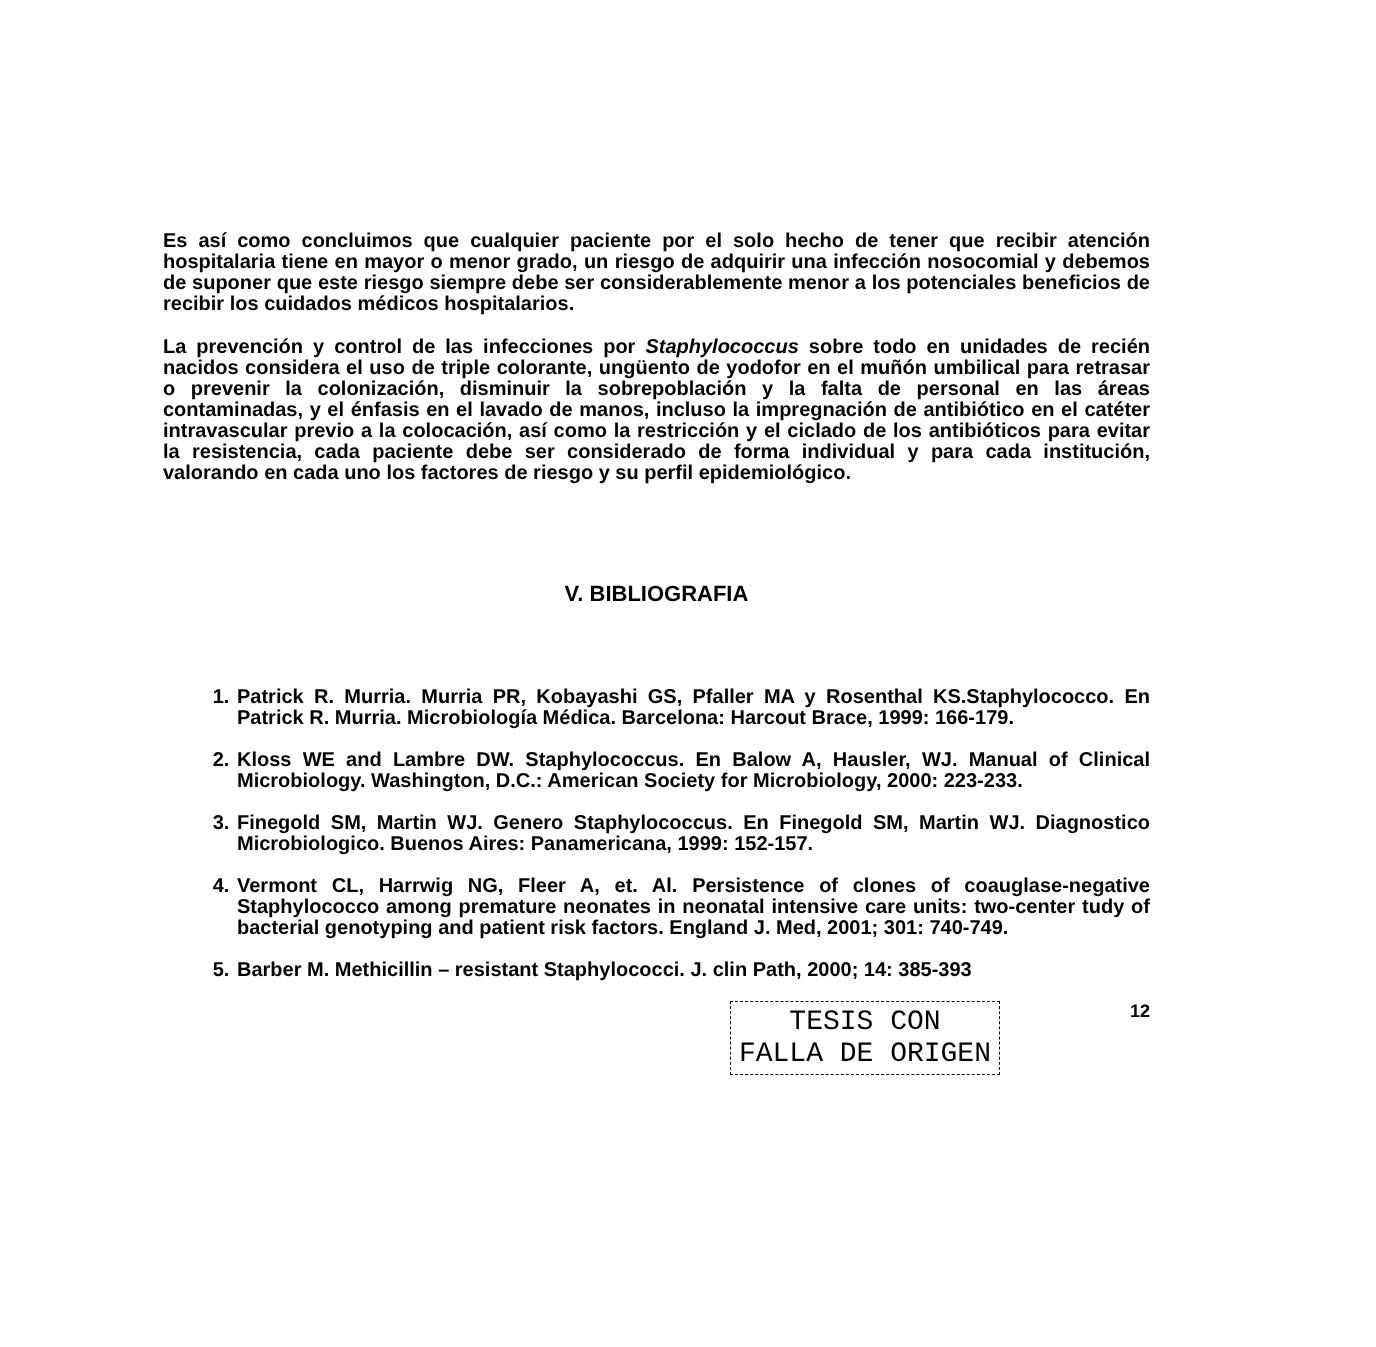Es así como concluimos que cualquier paciente por el solo hecho de tener que recibir atención hospitalaria tiene en mayor o menor grado, un riesgo de adquirir una infección nosocomial y debemos de suponer que este riesgo siempre debe ser considerablemente menor a los potenciales beneficios de recibir los cuidados médicos hospitalarios.
La prevención y control de las infecciones por Staphylococcus sobre todo en unidades de recién nacidos considera el uso de triple colorante, ungüento de yodofor en el muñón umbilical para retrasar o prevenir la colonización, disminuir la sobrepoblación y la falta de personal en las áreas contaminadas, y el énfasis en el lavado de manos, incluso la impregnación de antibiótico en el catéter intravascular previo a la colocación, así como la restricción y el ciclado de los antibióticos para evitar la resistencia, cada paciente debe ser considerado de forma individual y para cada institución, valorando en cada uno los factores de riesgo y su perfil epidemiológico.
V. BIBLIOGRAFIA
1. Patrick R. Murria. Murria PR, Kobayashi GS, Pfaller MA y Rosenthal KS.Staphylococco. En Patrick R. Murria. Microbiología Médica. Barcelona: Harcout Brace, 1999: 166-179.
2. Kloss WE and Lambre DW. Staphylococcus. En Balow A, Hausler, WJ. Manual of Clinical Microbiology. Washington, D.C.: American Society for Microbiology, 2000: 223-233.
3. Finegold SM, Martin WJ. Genero Staphylococcus. En Finegold SM, Martin WJ. Diagnostico Microbiologico. Buenos Aires: Panamericana, 1999: 152-157.
4. Vermont CL, Harrwig NG, Fleer A, et. Al. Persistence of clones of coauglase-negative Staphylococco among premature neonates in neonatal intensive care units: two-center tudy of bacterial genotyping and patient risk factors. England J. Med, 2001; 301: 740-749.
5. Barber M. Methicillin – resistant Staphylococci. J. clin Path, 2000; 14: 385-393
TESIS CON
FALLA DE ORIGEN
12